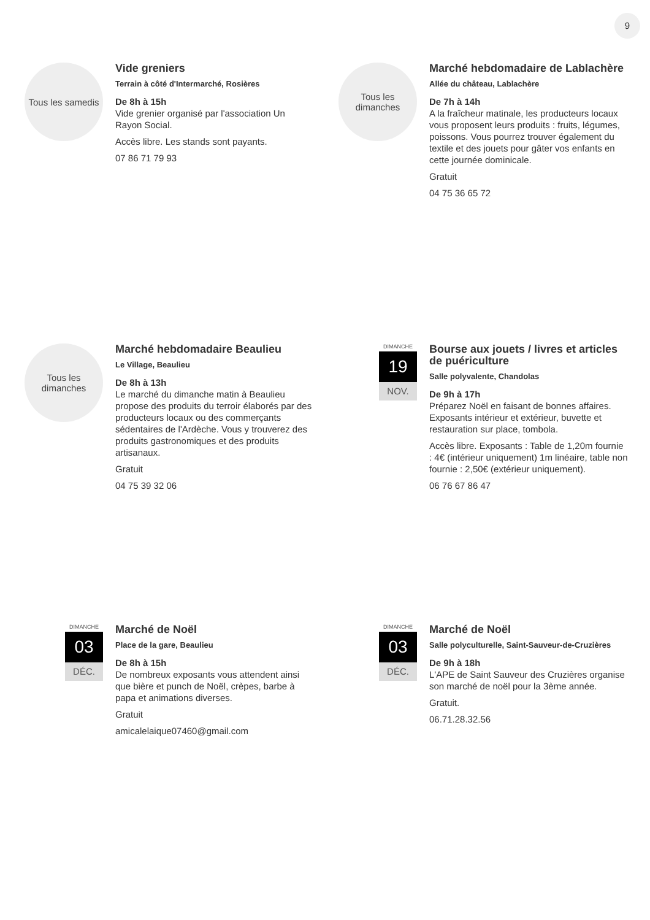9
Tous les samedis
Vide greniers
Terrain à côté d'Intermarché, Rosières
De 8h à 15h
Vide grenier organisé par l'association Un Rayon Social.
Accès libre. Les stands sont payants.
07 86 71 79 93
Tous les
dimanches
Marché hebdomadaire de Lablachère
Allée du château, Lablachère
De 7h à 14h
A la fraîcheur matinale, les producteurs locaux vous proposent leurs produits : fruits, légumes, poissons. Vous pourrez trouver également du textile et des jouets pour gâter vos enfants en cette journée dominicale.
Gratuit
04 75 36 65 72
Tous les
dimanches
Marché hebdomadaire Beaulieu
Le Village, Beaulieu
De 8h à 13h
Le marché du dimanche matin à Beaulieu propose des produits du terroir élaborés par des producteurs locaux ou des commerçants sédentaires de l'Ardèche. Vous y trouverez des produits gastronomiques et des produits artisanaux.
Gratuit
04 75 39 32 06
DIMANCHE
19
NOV.
Bourse aux jouets / livres et articles de puériculture
Salle polyvalente, Chandolas
De 9h à 17h
Préparez Noël en faisant de bonnes affaires. Exposants intérieur et extérieur, buvette et restauration sur place, tombola.
Accès libre. Exposants : Table de 1,20m fournie : 4€ (intérieur uniquement) 1m linéaire, table non fournie : 2,50€ (extérieur uniquement).
06 76 67 86 47
DIMANCHE
03
DÉC.
Marché de Noël
Place de la gare, Beaulieu
De 8h à 15h
De nombreux exposants vous attendent ainsi que bière et punch de Noël, crèpes, barbe à papa et animations diverses.
Gratuit
amicalelaique07460@gmail.com
DIMANCHE
03
DÉC.
Marché de Noël
Salle polyculturelle, Saint-Sauveur-de-Cruzières
De 9h à 18h
L'APE de Saint Sauveur des Cruzières organise son marché de noël pour la 3ème année.
Gratuit.
06.71.28.32.56